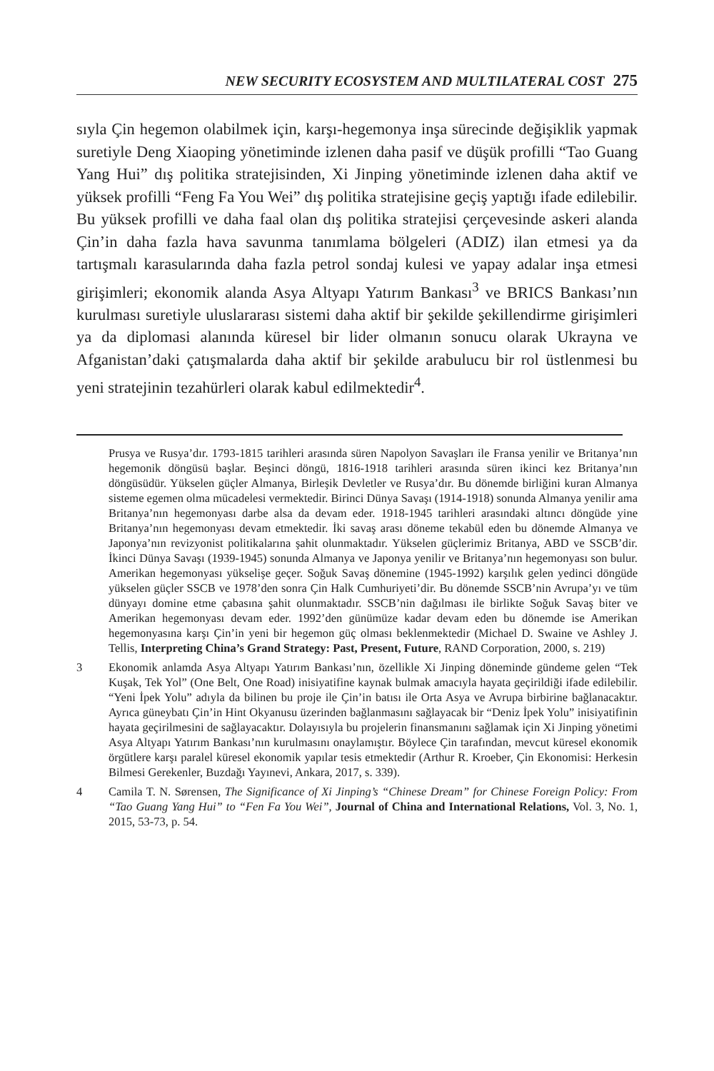NEW SECURITY ECOSYSTEM AND MULTILATERAL COST 275
sıyla Çin hegemon olabilmek için, karşı-hegemonya inşa sürecinde değişiklik yapmak suretiyle Deng Xiaoping yönetiminde izlenen daha pasif ve düşük profilli “Tao Guang Yang Hui” dış politika stratejisinden, Xi Jinping yönetiminde izlenen daha aktif ve yüksek profilli “Feng Fa You Wei” dış politika stratejisine geçiş yaptığı ifade edilebilir. Bu yüksek profilli ve daha faal olan dış politika stratejisi çerçevesinde askeri alanda Çin’in daha fazla hava savunma tanımlama bölgeleri (ADIZ) ilan etmesi ya da tartışmalı karasularında daha fazla petrol sondaj kulesi ve yapay adalar inşa etmesi girişimleri; ekonomik alanda Asya Altyapı Yatırım Bankası<sup>3</sup> ve BRICS Bankası’nın kurulması suretiyle uluslararası sistemi daha aktif bir şekilde şekillendirme girişimleri ya da diplomasi alanında küresel bir lider olmanın sonucu olarak Ukrayna ve Afganistan’daki çatışmalarda daha aktif bir şekilde arabulucu bir rol üstlenmesi bu yeni stratejinin tezahürleri olarak kabul edilmektedir<sup>4</sup>.
Prusya ve Rusya’dır. 1793-1815 tarihleri arasında süren Napolyon Savaşları ile Fransa yenilir ve Britanya’nın hegemonik döngüsü başlar. Beşinci döngü, 1816-1918 tarihleri arasında süren ikinci kez Britanya’nın döngüsüdür. Yükselen güçler Almanya, Birleşik Devletler ve Rusya’dır. Bu dönemde birliğini kuran Almanya sisteme egemen olma mücadelesi vermektedir. Birinci Dünya Savaşı (1914-1918) sonunda Almanya yenilir ama Britanya’nın hegemonyası darbe alsa da devam eder. 1918-1945 tarihleri arasındaki altıncı döngüde yine Britanya’nın hegemonyası devam etmektedir. İki savaş arası döneme tekabül eden bu dönemde Almanya ve Japonya’nın revizyonist politikalarına şahit olunmaktadır. Yükselen güçlerimiz Britanya, ABD ve SSCB’dir. İkinci Dünya Savaşı (1939-1945) sonunda Almanya ve Japonya yenilir ve Britanya’nın hegemonyası son bulur. Amerikan hegemonyası yükselişe geçer. Soğuk Savaş dönemine (1945-1992) karşılık gelen yedinci döngüde yükselen güçler SSCB ve 1978’den sonra Çin Halk Cumhuriyeti’dir. Bu dönemde SSCB’nin Avrupa’yı ve tüm dünyayı domine etme çabasına şahit olunmaktadır. SSCB’nin dağılması ile birlikte Soğuk Savaş biter ve Amerikan hegemonyası devam eder. 1992’den günümüze kadar devam eden bu dönemde ise Amerikan hegemonyasına karşı Çin’in yeni bir hegemon güç olması beklenmektedir (Michael D. Swaine ve Ashley J. Tellis, Interpreting China’s Grand Strategy: Past, Present, Future, RAND Corporation, 2000, s. 219)
3 Ekonomik anlamda Asya Altyapı Yatırım Bankası’nın, özellikle Xi Jinping döneminde gündeme gelen “Tek Kuşak, Tek Yol” (One Belt, One Road) inisiyatifine kaynak bulmak amacıyla hayata geçirildiği ifade edilebilir. “Yeni İpek Yolu” adıyla da bilinen bu proje ile Çin’in batısı ile Orta Asya ve Avrupa birbirine bağlanacaktır. Ayrıca güneybatı Çin’in Hint Okyanusu üzerinden bağlanmasını sağlayacak bir “Deniz İpek Yolu” inisiyatifinin hayata geçirilmesini de sağlayacaktır. Dolayısıyla bu projelerin finansmanını sağlamak için Xi Jinping yönetimi Asya Altyapı Yatırım Bankası’nın kurulmasını onaylamıştır. Böylece Çin tarafından, mevcut küresel ekonomik örgütlere karşı paralel küresel ekonomik yapılar tesis etmektedir (Arthur R. Kroeber, Çin Ekonomisi: Herkesin Bilmesi Gerekenler, Buzdağı Yayınevi, Ankara, 2017, s. 339).
4 Camila T. N. Sørensen, The Significance of Xi Jinping’s “Chinese Dream” for Chinese Foreign Policy: From “Tao Guang Yang Hui” to “Fen Fa You Wei”, Journal of China and International Relations, Vol. 3, No. 1, 2015, 53-73, p. 54.